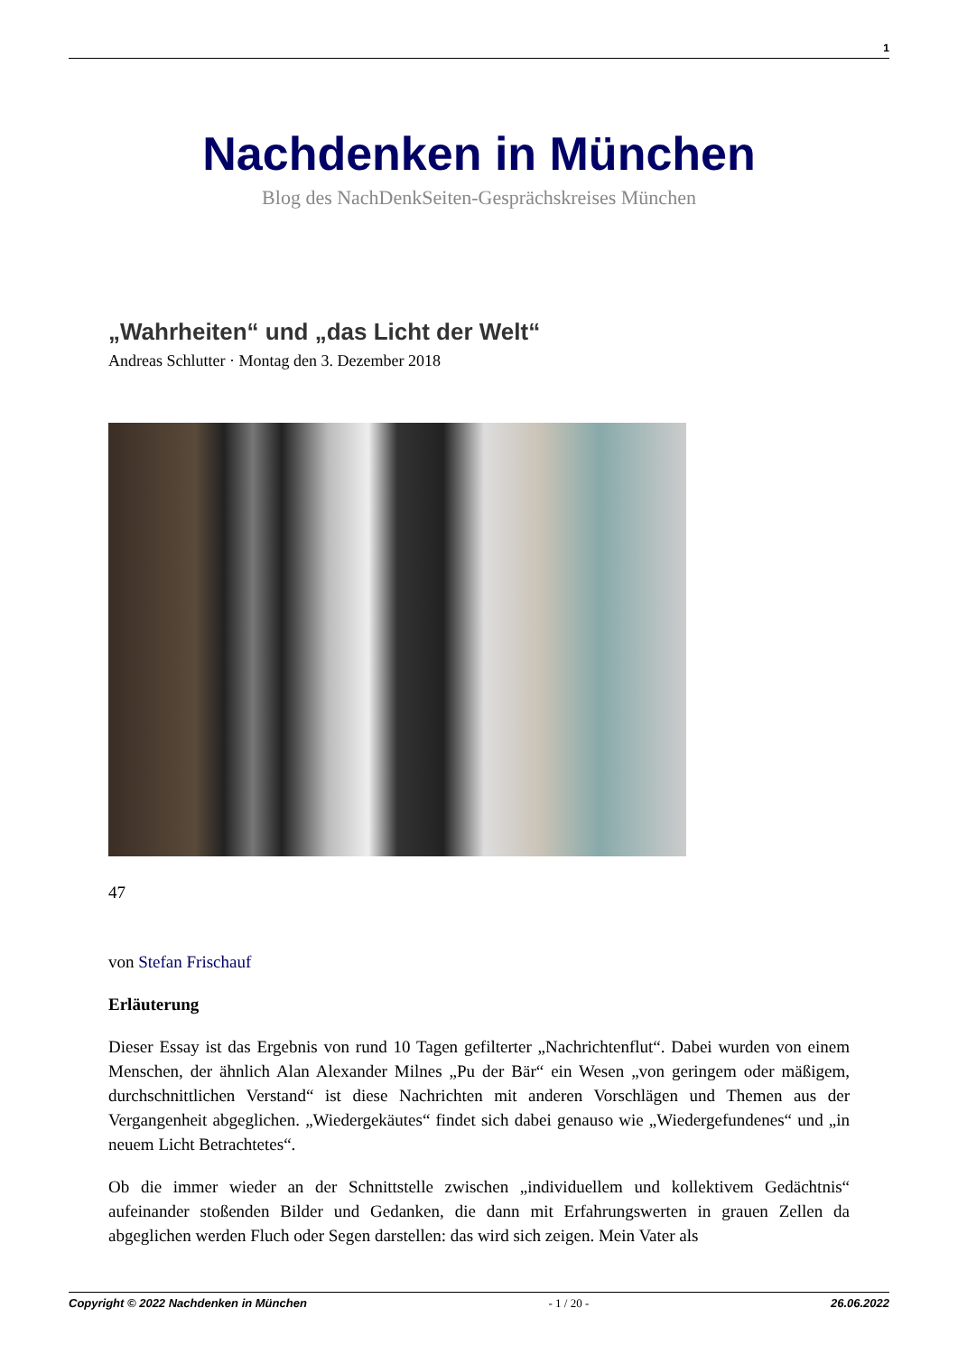1
Nachdenken in München
Blog des NachDenkSeiten-Gesprächskreises München
„Wahrheiten“ und „das Licht der Welt“
Andreas Schlutter · Montag den 3. Dezember 2018
47
von Stefan Frischauf
Erläuterung
Dieser Essay ist das Ergebnis von rund 10 Tagen gefilterter „Nachrichtenflut“. Dabei wurden von einem Menschen, der ähnlich Alan Alexander Milnes „Pu der Bär“ ein Wesen „von geringem oder mäßigem, durchschnittlichen Verstand“ ist diese Nachrichten mit anderen Vorschlägen und Themen aus der Vergangenheit abgeglichen. „Wiedergekäutes“ findet sich dabei genauso wie „Wiedergefundenes“ und „in neuem Licht Betrachtetes“.
Ob die immer wieder an der Schnittstelle zwischen „individuellem und kollektivem Gedächtnis“ aufeinander stoßenden Bilder und Gedanken, die dann mit Erfahrungswerten in grauen Zellen da abgeglichen werden Fluch oder Segen darstellen: das wird sich zeigen. Mein Vater als
Copyright © 2022 Nachdenken in München - 1 / 20 - 26.06.2022